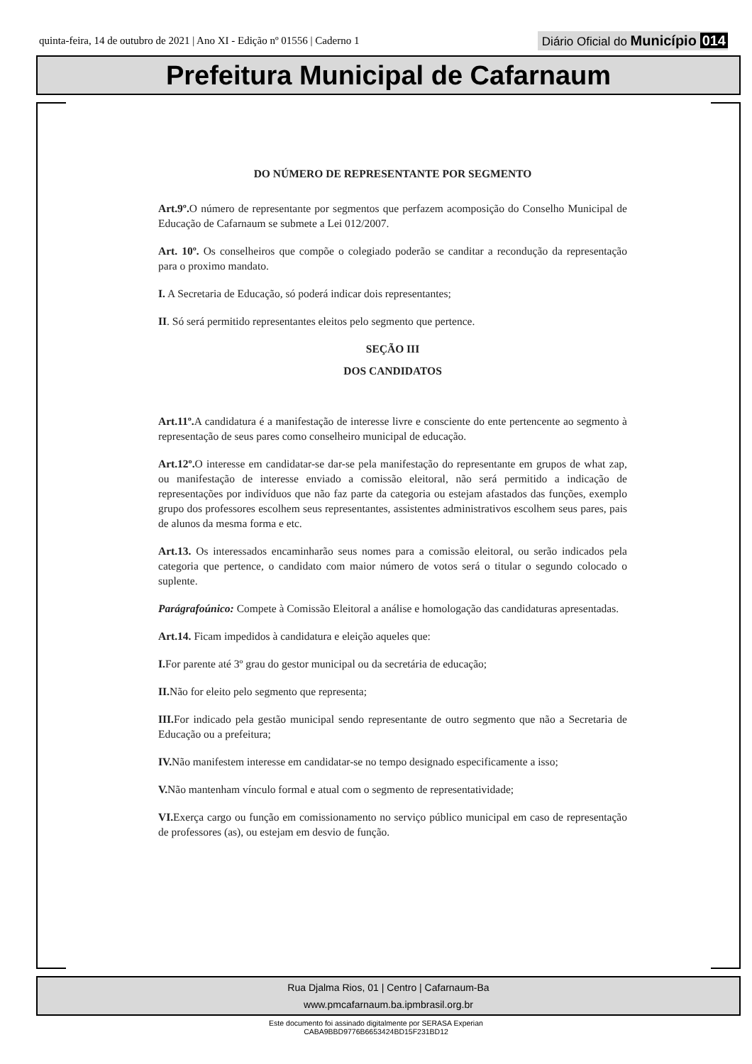quinta-feira, 14 de outubro de 2021 | Ano XI - Edição nº 01556 | Caderno 1 Diário Oficial do Município 014
Prefeitura Municipal de Cafarnaum
DO NÚMERO DE REPRESENTANTE POR SEGMENTO
Art.9º. O número de representante por segmentos que perfazem acomposição do Conselho Municipal de Educação de Cafarnaum se submete a Lei 012/2007.
Art. 10º. Os conselheiros que compõe o colegiado poderão se canditar a recondução da representação para o proximo mandato.
I. A Secretaria de Educação, só poderá indicar dois representantes;
II. Só será permitido representantes eleitos pelo segmento que pertence.
SEÇÃO III
DOS CANDIDATOS
Art.11º. A candidatura é a manifestação de interesse livre e consciente do ente pertencente ao segmento à representação de seus pares como conselheiro municipal de educação.
Art.12º. O interesse em candidatar-se dar-se pela manifestação do representante em grupos de what zap, ou manifestação de interesse enviado a comissão eleitoral, não será permitido a indicação de representações por indivíduos que não faz parte da categoria ou estejam afastados das funções, exemplo grupo dos professores escolhem seus representantes, assistentes administrativos escolhem seus pares, pais de alunos da mesma forma e etc.
Art.13. Os interessados encaminharão seus nomes para a comissão eleitoral, ou serão indicados pela categoria que pertence, o candidato com maior número de votos será o titular o segundo colocado o suplente.
Parágrafoúnico: Compete à Comissão Eleitoral a análise e homologação das candidaturas apresentadas.
Art.14. Ficam impedidos à candidatura e eleição aqueles que:
I. For parente até 3º grau do gestor municipal ou da secretária de educação;
II. Não for eleito pelo segmento que representa;
III. For indicado pela gestão municipal sendo representante de outro segmento que não a Secretaria de Educação ou a prefeitura;
IV. Não manifestem interesse em candidatar-se no tempo designado especificamente a isso;
V. Não mantenham vínculo formal e atual com o segmento de representatividade;
VI. Exerça cargo ou função em comissionamento no serviço público municipal em caso de representação de professores (as), ou estejam em desvio de função.
Rua Djalma Rios, 01 | Centro | Cafarnaum-Ba
www.pmcafarnaum.ba.ipmbrasil.org.br
Este documento foi assinado digitalmente por SERASA Experian
CABA9BBD9776B6653424BD15F231BD12